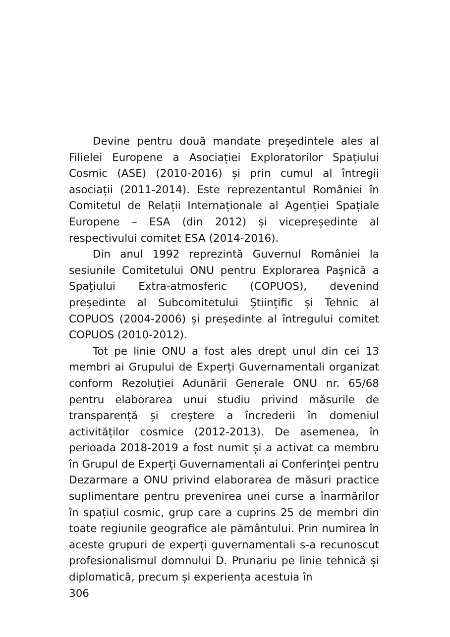Devine pentru două mandate preşedintele ales al Filielei Europene a Asociației Exploratorilor Spațiului Cosmic (ASE) (2010-2016) și prin cumul al întregii asociații (2011-2014). Este reprezentantul României în Comitetul de Relații Internaționale al Agenției Spațiale Europene – ESA (din 2012) și vicepreședinte al respectivului comitet ESA (2014-2016).
Din anul 1992 reprezintă Guvernul României la sesiunile Comitetului ONU pentru Explorarea Paşnică a Spaţiului Extra-atmosferic (COPUOS), devenind președinte al Subcomitetului Științific și Tehnic al COPUOS (2004-2006) și președinte al întregului comitet COPUOS (2010-2012).
Tot pe linie ONU a fost ales drept unul din cei 13 membri ai Grupului de Experți Guvernamentali organizat conform Rezoluției Adunării Generale ONU nr. 65/68 pentru elaborarea unui studiu privind măsurile de transparență și creștere a încrederii în domeniul activităților cosmice (2012-2013). De asemenea, în perioada 2018-2019 a fost numit și a activat ca membru în Grupul de Experți Guvernamentali ai Conferinţei pentru Dezarmare a ONU privind elaborarea de măsuri practice suplimentare pentru prevenirea unei curse a înarmărilor în spațiul cosmic, grup care a cuprins 25 de membri din toate regiunile geografice ale pământului. Prin numirea în aceste grupuri de experți guvernamentali s-a recunoscut profesionalismul domnului D. Prunariu pe linie tehnică și diplomatică, precum și experiența acestuia în
306